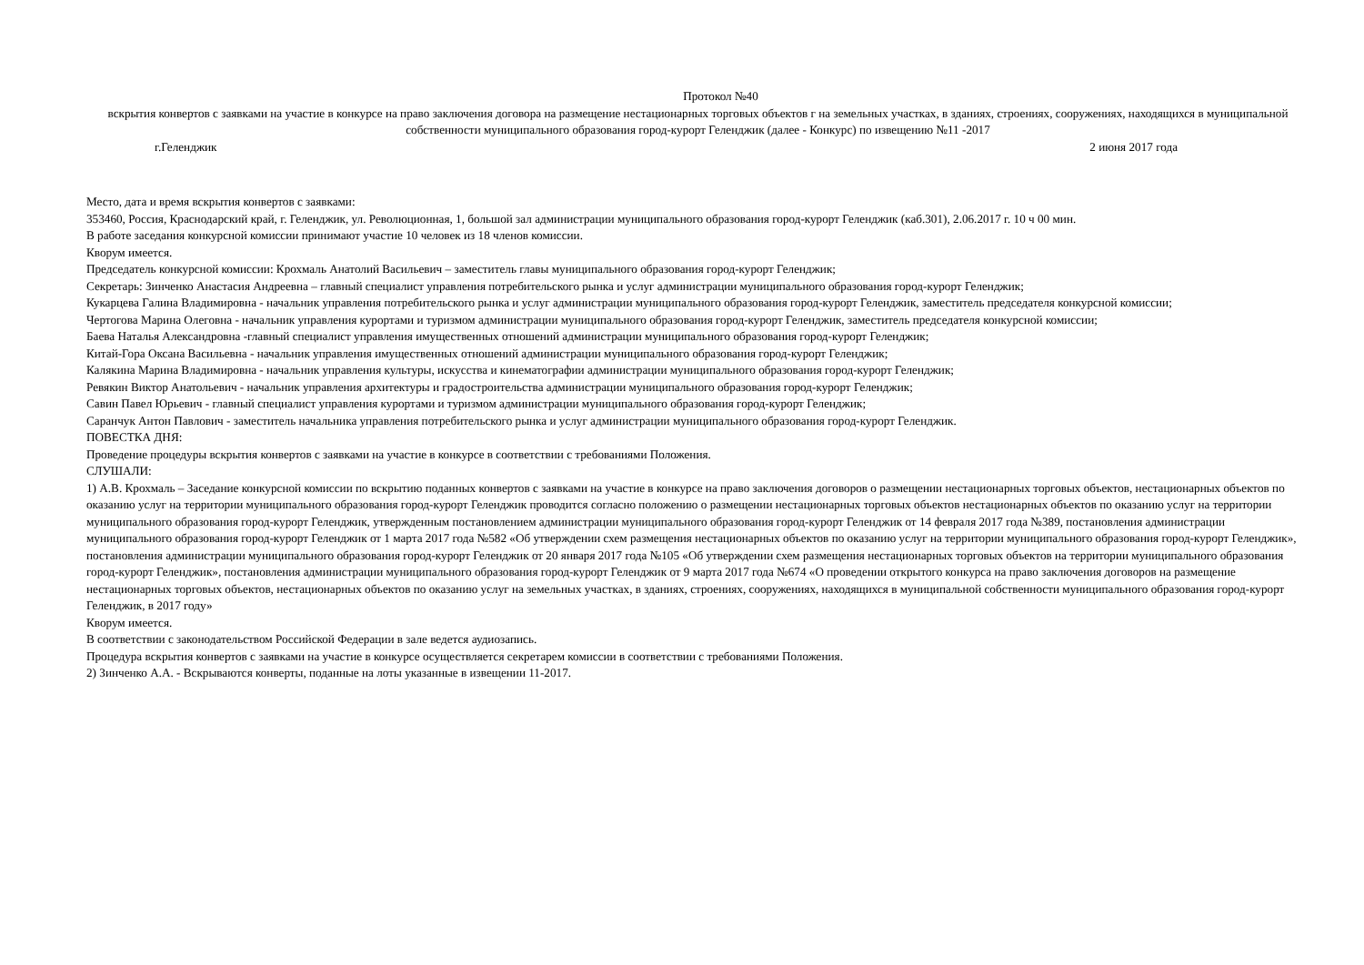Протокол №40
вскрытия конвертов с заявками на участие в конкурсе на право заключения договора на размещение нестационарных торговых объектов г на земельных участках, в зданиях, строениях, сооружениях, находящихся в муниципальной собственности муниципального образования город-курорт Геленджик (далее - Конкурс) по извещению №11 -2017
г.Геленджик 2 июня 2017 года
Место, дата и время вскрытия конвертов с заявками:
353460, Россия, Краснодарский край, г. Геленджик, ул. Революционная, 1, большой зал администрации муниципального образования город-курорт Геленджик (каб.301), 2.06.2017 г. 10 ч 00 мин.
В работе заседания конкурсной комиссии принимают участие 10 человек из 18 членов комиссии.
Кворум имеется.
Председатель конкурсной комиссии: Крохмаль Анатолий Васильевич – заместитель главы муниципального образования город-курорт Геленджик;
Секретарь: Зинченко Анастасия Андреевна – главный специалист управления потребительского рынка и услуг администрации муниципального образования город-курорт Геленджик;
Кукарцева Галина Владимировна - начальник управления потребительского рынка и услуг администрации муниципального образования город-курорт Геленджик, заместитель председателя конкурсной комиссии;
Чертогова Марина Олеговна - начальник управления курортами и туризмом администрации муниципального образования город-курорт Геленджик, заместитель председателя конкурсной комиссии;
Баева Наталья Александровна -главный специалист управления имущественных отношений администрации муниципального образования город-курорт Геленджик;
Китай-Гора Оксана Васильевна - начальник управления имущественных отношений администрации муниципального образования город-курорт Геленджик;
Калякина Марина Владимировна - начальник управления культуры, искусства и кинематографии администрации муниципального образования город-курорт Геленджик;
Ревякин Виктор Анатольевич - начальник управления архитектуры и градостроительства администрации муниципального образования город-курорт Геленджик;
Савин Павел Юрьевич - главный специалист управления курортами и туризмом администрации муниципального образования город-курорт Геленджик;
Саранчук Антон Павлович - заместитель начальника управления потребительского рынка и услуг администрации муниципального образования город-курорт Геленджик.
ПОВЕСТКА ДНЯ:
Проведение процедуры вскрытия конвертов с заявками на участие в конкурсе в соответствии с требованиями Положения.
СЛУШАЛИ:
1) А.В. Крохмаль – Заседание конкурсной комиссии по вскрытию поданных конвертов с заявками на участие в конкурсе на право заключения договоров о размещении нестационарных торговых объектов, нестационарных объектов по оказанию услуг на территории муниципального образования город-курорт Геленджик проводится согласно положению о размещении нестационарных торговых объектов нестационарных объектов по оказанию услуг на территории муниципального образования город-курорт Геленджик, утвержденным постановлением администрации муниципального образования город-курорт Геленджик от 14 февраля 2017 года №389, постановления администрации муниципального образования город-курорт Геленджик от 1 марта 2017 года №582 «Об утверждении схем размещения нестационарных объектов по оказанию услуг на территории муниципального образования город-курорт Геленджик», постановления администрации муниципального образования город-курорт Геленджик от 20 января 2017 года №105 «Об утверждении схем размещения нестационарных торговых объектов на территории муниципального образования город-курорт Геленджик», постановления администрации муниципального образования город-курорт Геленджик от 9 марта 2017 года №674 «О проведении открытого конкурса на право заключения договоров на размещение нестационарных торговых объектов, нестационарных объектов по оказанию услуг на земельных участках, в зданиях, строениях, сооружениях, находящихся в муниципальной собственности муниципального образования город-курорт Геленджик, в 2017 году»
Кворум имеется.
В соответствии с законодательством Российской Федерации в зале ведется аудиозапись.
Процедура вскрытия конвертов с заявками на участие в конкурсе осуществляется секретарем комиссии в соответствии с требованиями Положения.
2) Зинченко А.А. - Вскрываются конверты, поданные на лоты указанные в извещении 11-2017.